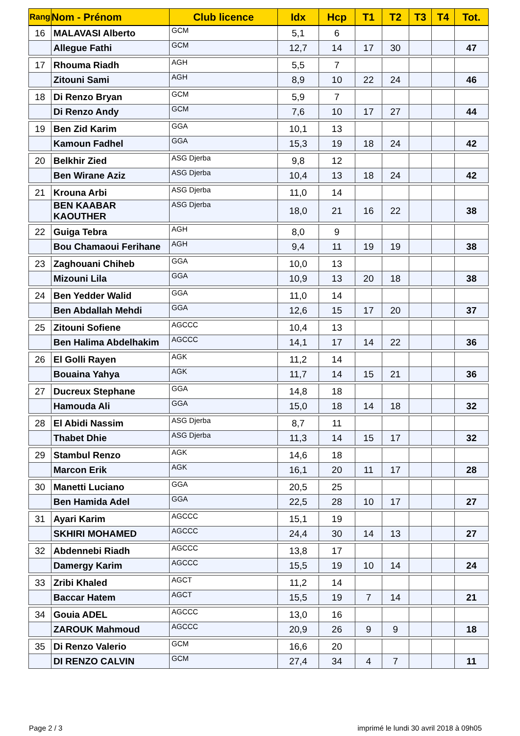| Rang | Nom - Prénom | Club licence | Idx | Hcp | T1 | T2 | T3 | T4 | Tot. |
| --- | --- | --- | --- | --- | --- | --- | --- | --- | --- |
| 16 | MALAVASI Alberto | GCM | 5,1 | 6 | | | | | |
| | Allegue Fathi | GCM | 12,7 | 14 | 17 | 30 | | | 47 |
| 17 | Rhouma Riadh | AGH | 5,5 | 7 | | | | | |
| | Zitouni Sami | AGH | 8,9 | 10 | 22 | 24 | | | 46 |
| 18 | Di Renzo Bryan | GCM | 5,9 | 7 | | | | | |
| | Di Renzo Andy | GCM | 7,6 | 10 | 17 | 27 | | | 44 |
| 19 | Ben Zid Karim | GGA | 10,1 | 13 | | | | | |
| | Kamoun Fadhel | GGA | 15,3 | 19 | 18 | 24 | | | 42 |
| 20 | Belkhir Zied | ASG Djerba | 9,8 | 12 | | | | | |
| | Ben Wirane Aziz | ASG Djerba | 10,4 | 13 | 18 | 24 | | | 42 |
| 21 | Krouna Arbi | ASG Djerba | 11,0 | 14 | | | | | |
| | BEN KAABAR KAOUTHER | ASG Djerba | 18,0 | 21 | 16 | 22 | | | 38 |
| 22 | Guiga Tebra | AGH | 8,0 | 9 | | | | | |
| | Bou Chamaoui Ferihane | AGH | 9,4 | 11 | 19 | 19 | | | 38 |
| 23 | Zaghouani Chiheb | GGA | 10,0 | 13 | | | | | |
| | Mizouni Lila | GGA | 10,9 | 13 | 20 | 18 | | | 38 |
| 24 | Ben Yedder Walid | GGA | 11,0 | 14 | | | | | |
| | Ben Abdallah Mehdi | GGA | 12,6 | 15 | 17 | 20 | | | 37 |
| 25 | Zitouni Sofiene | AGCCC | 10,4 | 13 | | | | | |
| | Ben Halima Abdelhakim | AGCCC | 14,1 | 17 | 14 | 22 | | | 36 |
| 26 | El Golli Rayen | AGK | 11,2 | 14 | | | | | |
| | Bouaina Yahya | AGK | 11,7 | 14 | 15 | 21 | | | 36 |
| 27 | Ducreux Stephane | GGA | 14,8 | 18 | | | | | |
| | Hamouda Ali | GGA | 15,0 | 18 | 14 | 18 | | | 32 |
| 28 | El Abidi Nassim | ASG Djerba | 8,7 | 11 | | | | | |
| | Thabet Dhie | ASG Djerba | 11,3 | 14 | 15 | 17 | | | 32 |
| 29 | Stambul Renzo | AGK | 14,6 | 18 | | | | | |
| | Marcon Erik | AGK | 16,1 | 20 | 11 | 17 | | | 28 |
| 30 | Manetti Luciano | GGA | 20,5 | 25 | | | | | |
| | Ben Hamida Adel | GGA | 22,5 | 28 | 10 | 17 | | | 27 |
| 31 | Ayari Karim | AGCCC | 15,1 | 19 | | | | | |
| | SKHIRI MOHAMED | AGCCC | 24,4 | 30 | 14 | 13 | | | 27 |
| 32 | Abdennebi Riadh | AGCCC | 13,8 | 17 | | | | | |
| | Damergy Karim | AGCCC | 15,5 | 19 | 10 | 14 | | | 24 |
| 33 | Zribi Khaled | AGCT | 11,2 | 14 | | | | | |
| | Baccar Hatem | AGCT | 15,5 | 19 | 7 | 14 | | | 21 |
| 34 | Gouia ADEL | AGCCC | 13,0 | 16 | | | | | |
| | ZAROUK Mahmoud | AGCCC | 20,9 | 26 | 9 | 9 | | | 18 |
| 35 | Di Renzo Valerio | GCM | 16,6 | 20 | | | | | |
| | DI RENZO CALVIN | GCM | 27,4 | 34 | 4 | 7 | | | 11 |
Page 2 / 3
imprimé le lundi 30 avril 2018 à 09h05